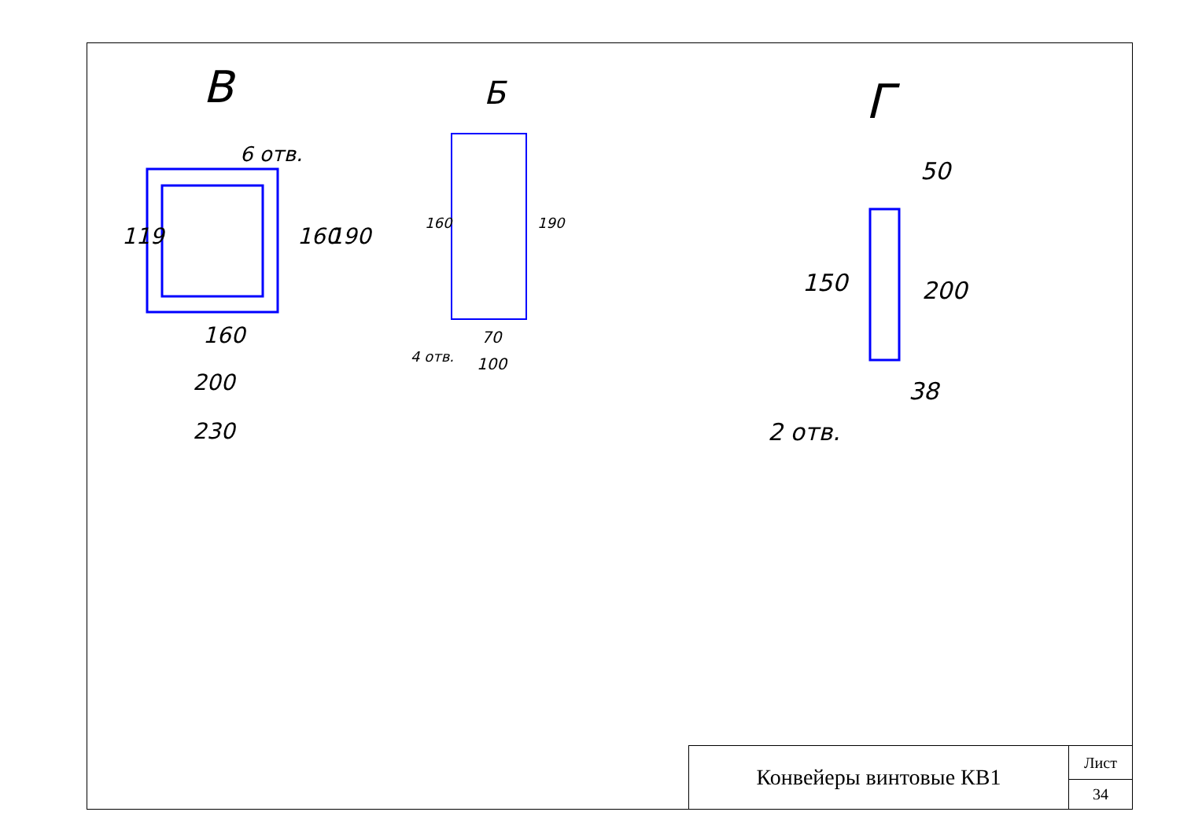В
Б
Г
6 отв.
160
200
230
119
160
190
160
190
70
100
4 отв.
50
150
200
38
2 отв.
| Конвейеры винтовые КВ1 | Лист |
| | 34 |